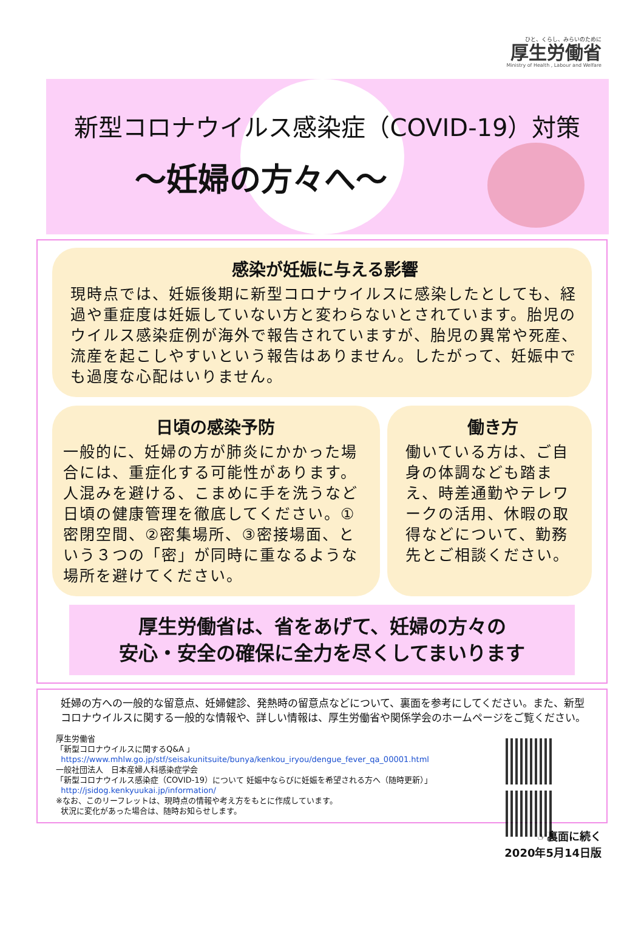ひと、くらし、みらいのために
厚生労働省
Ministry of Health , Labour and Welfare
新型コロナウイルス感染症（COVID-19）対策
～妊婦の方々へ～
感染が妊娠に与える影響
現時点では、妊娠後期に新型コロナウイルスに感染したとしても、経過や重症度は妊娠していない方と変わらないとされています。胎児のウイルス感染症例が海外で報告されていますが、胎児の異常や死産、流産を起こしやすいという報告はありません。したがって、妊娠中でも過度な心配はいりません。
日頃の感染予防
一般的に、妊婦の方が肺炎にかかった場合には、重症化する可能性があります。人混みを避ける、こまめに手を洗うなど日頃の健康管理を徹底してください。①密閉空間、②密集場所、③密接場面、という３つの「密」が同時に重なるような場所を避けてください。
働き方
働いている方は、ご自身の体調なども踏まえ、時差通勤やテレワークの活用、休暇の取得などについて、勤務先とご相談ください。
厚生労働省は、省をあげて、妊婦の方々の
安心・安全の確保に全力を尽くしてまいります
妊婦の方への一般的な留意点、妊婦健診、発熱時の留意点などについて、裏面を参考にしてください。また、新型コロナウイルスに関する一般的な情報や、詳しい情報は、厚生労働省や関係学会のホームページをご覧ください。
厚生労働省
「新型コロナウイルスに関するQ&A 」
https://www.mhlw.go.jp/stf/seisakunitsuite/bunya/kenkou_iryou/dengue_fever_qa_00001.html
一般社団法人　日本産婦人科感染症学会
「新型コロナウイルス感染症（COVID-19）について 妊娠中ならびに妊娠を希望される方へ（随時更新）」
http://jsidog.kenkyuukai.jp/information/
※なお、このリーフレットは、現時点の情報や考え方をもとに作成しています。
状況に変化があった場合は、随時お知らせします。
☞裏面に続く
2020年5月14日版